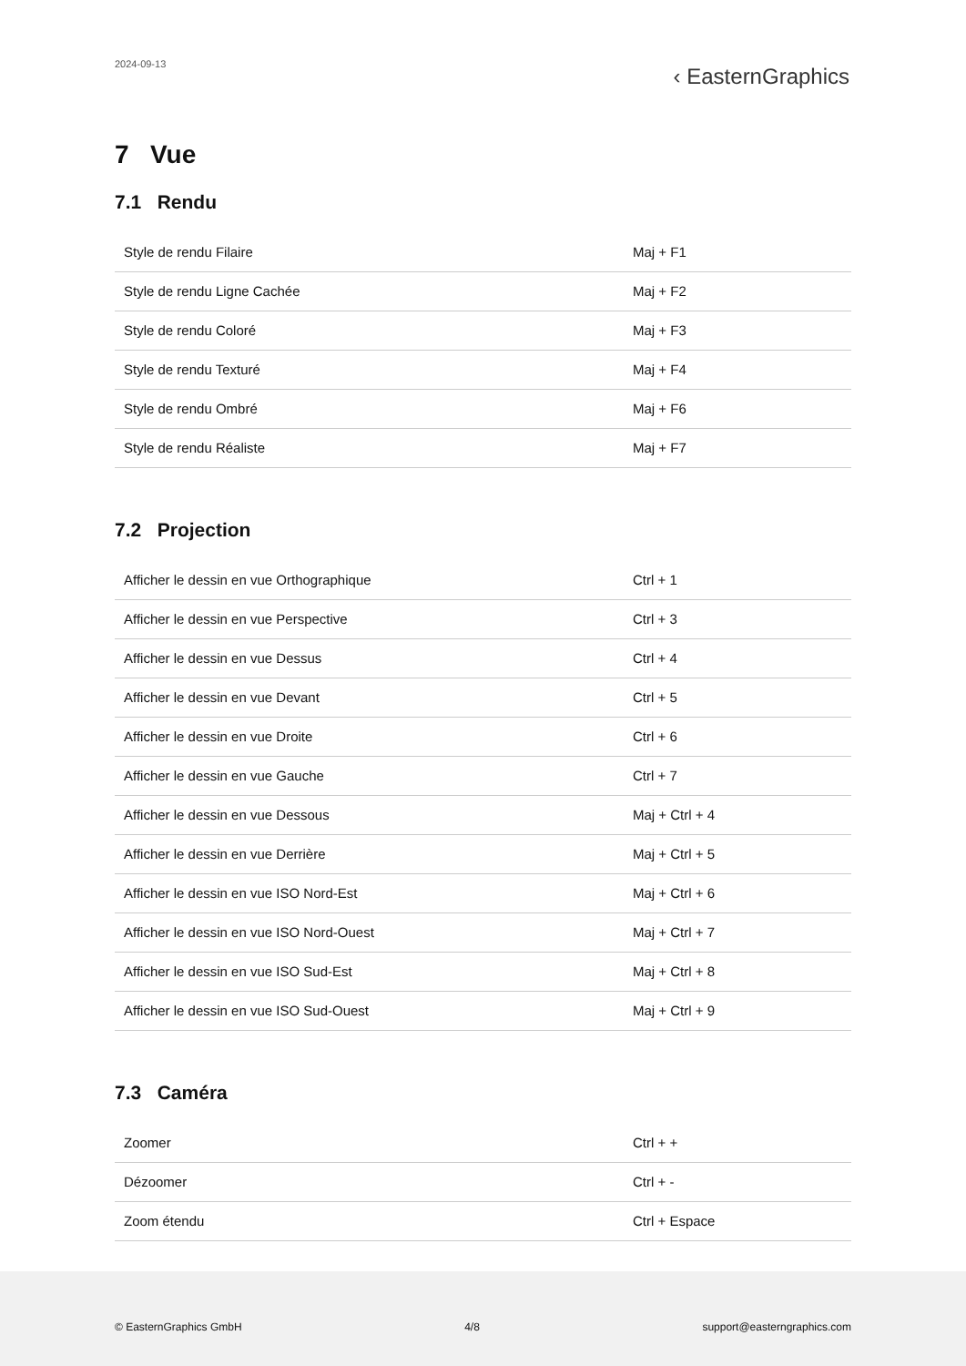2024-09-13 ‹ EasternGraphics
7 Vue
7.1 Rendu
| Style de rendu Filaire | Maj + F1 |
| Style de rendu Ligne Cachée | Maj + F2 |
| Style de rendu Coloré | Maj + F3 |
| Style de rendu Texturé | Maj + F4 |
| Style de rendu Ombré | Maj + F6 |
| Style de rendu Réaliste | Maj + F7 |
7.2 Projection
| Afficher le dessin en vue Orthographique | Ctrl + 1 |
| Afficher le dessin en vue Perspective | Ctrl + 3 |
| Afficher le dessin en vue Dessus | Ctrl + 4 |
| Afficher le dessin en vue Devant | Ctrl + 5 |
| Afficher le dessin en vue Droite | Ctrl + 6 |
| Afficher le dessin en vue Gauche | Ctrl + 7 |
| Afficher le dessin en vue Dessous | Maj + Ctrl + 4 |
| Afficher le dessin en vue Derrière | Maj + Ctrl + 5 |
| Afficher le dessin en vue ISO Nord-Est | Maj + Ctrl + 6 |
| Afficher le dessin en vue ISO Nord-Ouest | Maj + Ctrl + 7 |
| Afficher le dessin en vue ISO Sud-Est | Maj + Ctrl + 8 |
| Afficher le dessin en vue ISO Sud-Ouest | Maj + Ctrl + 9 |
7.3 Caméra
| Zoomer | Ctrl + + |
| Dézoomer | Ctrl + - |
| Zoom étendu | Ctrl + Espace |
© EasternGraphics GmbH 4/8 support@easterngraphics.com